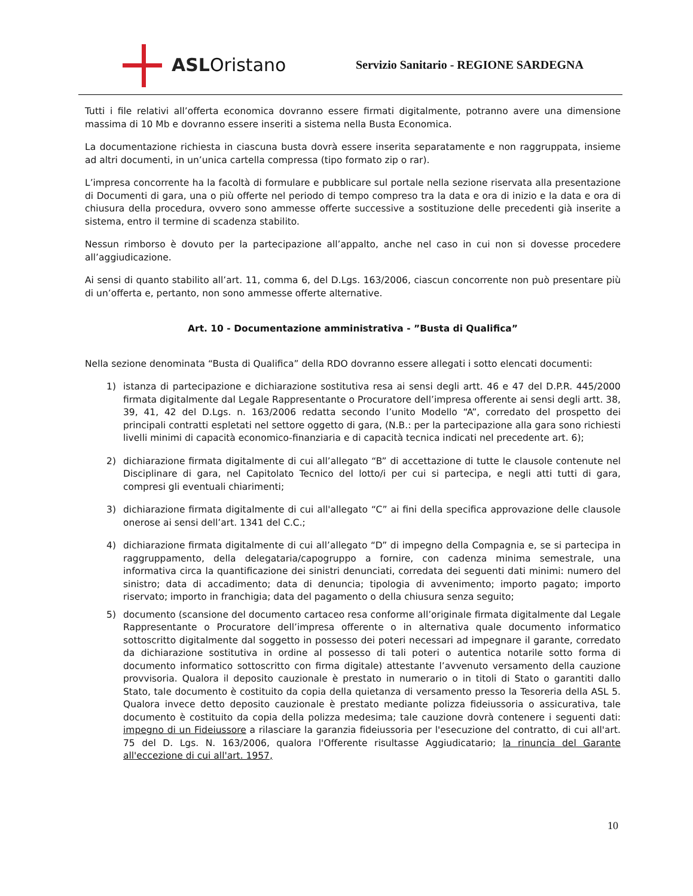ASLOristano
Servizio Sanitario - REGIONE SARDEGNA
Tutti i file relativi all’offerta economica dovranno essere firmati digitalmente, potranno avere una dimensione massima di 10 Mb e dovranno essere inseriti a sistema nella Busta Economica.
La documentazione richiesta in ciascuna busta dovrà essere inserita separatamente e non raggruppata, insieme ad altri documenti, in un’unica cartella compressa (tipo formato zip o rar).
L’impresa concorrente ha la facoltà di formulare e pubblicare sul portale nella sezione riservata alla presentazione di Documenti di gara, una o più offerte nel periodo di tempo compreso tra la data e ora di inizio e la data e ora di chiusura della procedura, ovvero sono ammesse offerte successive a sostituzione delle precedenti già inserite a sistema, entro il termine di scadenza stabilito.
Nessun rimborso è dovuto per la partecipazione all’appalto, anche nel caso in cui non si dovesse procedere all’aggiudicazione.
Ai sensi di quanto stabilito all’art. 11, comma 6, del D.Lgs. 163/2006, ciascun concorrente non può presentare più di un’offerta e, pertanto, non sono ammesse offerte alternative.
Art. 10 - Documentazione amministrativa - ”Busta di Qualifica”
Nella sezione denominata “Busta di Qualifica” della RDO dovranno essere allegati i sotto elencati documenti:
1) istanza di partecipazione e dichiarazione sostitutiva resa ai sensi degli artt. 46 e 47 del D.P.R. 445/2000 firmata digitalmente dal Legale Rappresentante o Procuratore dell’impresa offerente ai sensi degli artt. 38, 39, 41, 42 del D.Lgs. n. 163/2006 redatta secondo l’unito Modello “A”, corredato del prospetto dei principali contratti espletati nel settore oggetto di gara, (N.B.: per la partecipazione alla gara sono richiesti livelli minimi di capacità economico-finanziaria e di capacità tecnica indicati nel precedente art. 6);
2) dichiarazione firmata digitalmente di cui all’allegato “B” di accettazione di tutte le clausole contenute nel Disciplinare di gara, nel Capitolato Tecnico del lotto/i per cui si partecipa, e negli atti tutti di gara, compresi gli eventuali chiarimenti;
3) dichiarazione firmata digitalmente di cui all'allegato “C” ai fini della specifica approvazione delle clausole onerose ai sensi dell’art. 1341 del C.C.;
4) dichiarazione firmata digitalmente di cui all’allegato “D” di impegno della Compagnia e, se si partecipa in raggruppamento, della delegataria/capogruppo a fornire, con cadenza minima semestrale, una informativa circa la quantificazione dei sinistri denunciati, corredata dei seguenti dati minimi: numero del sinistro; data di accadimento; data di denuncia; tipologia di avvenimento; importo pagato; importo riservato; importo in franchigia; data del pagamento o della chiusura senza seguito;
5) documento (scansione del documento cartaceo resa conforme all’originale firmata digitalmente dal Legale Rappresentante o Procuratore dell’impresa offerente o in alternativa quale documento informatico sottoscritto digitalmente dal soggetto in possesso dei poteri necessari ad impegnare il garante, corredato da dichiarazione sostitutiva in ordine al possesso di tali poteri o autentica notarile sotto forma di documento informatico sottoscritto con firma digitale) attestante l’avvenuto versamento della cauzione provvisoria. Qualora il deposito cauzionale è prestato in numerario o in titoli di Stato o garantiti dallo Stato, tale documento è costituito da copia della quietanza di versamento presso la Tesoreria della ASL 5. Qualora invece detto deposito cauzionale è prestato mediante polizza fideiussoria o assicurativa, tale documento è costituito da copia della polizza medesima; tale cauzione dovrà contenere i seguenti dati: impegno di un Fideiussore a rilasciare la garanzia fideiussoria per l'esecuzione del contratto, di cui all'art. 75 del D. Lgs. N. 163/2006, qualora l'Offerente risultasse Aggiudicatario; la rinuncia del Garante all'eccezione di cui all'art. 1957,
10